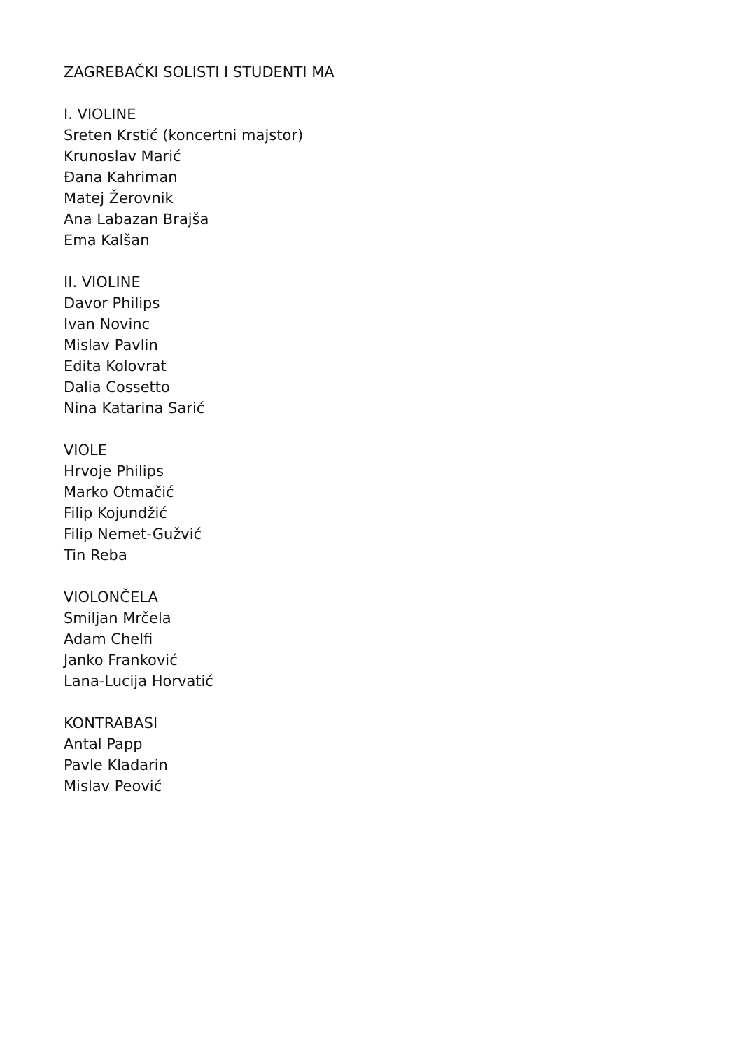ZAGREBAČKI SOLISTI I STUDENTI MA
I. VIOLINE
Sreten Krstić (koncertni majstor)
Krunoslav Marić
Đana Kahriman
Matej Žerovnik
Ana Labazan Brajša
Ema Kalšan
II. VIOLINE
Davor Philips
Ivan Novinc
Mislav Pavlin
Edita Kolovrat
Dalia Cossetto
Nina Katarina Sarić
VIOLE
Hrvoje Philips
Marko Otmačić
Filip Kojundžić
Filip Nemet-Gužvić
Tin Reba
VIOLONČELA
Smiljan Mrčela
Adam Chelfi
Janko Franković
Lana-Lucija Horvatić
KONTRABASI
Antal Papp
Pavle Kladarin
Mislav Peović